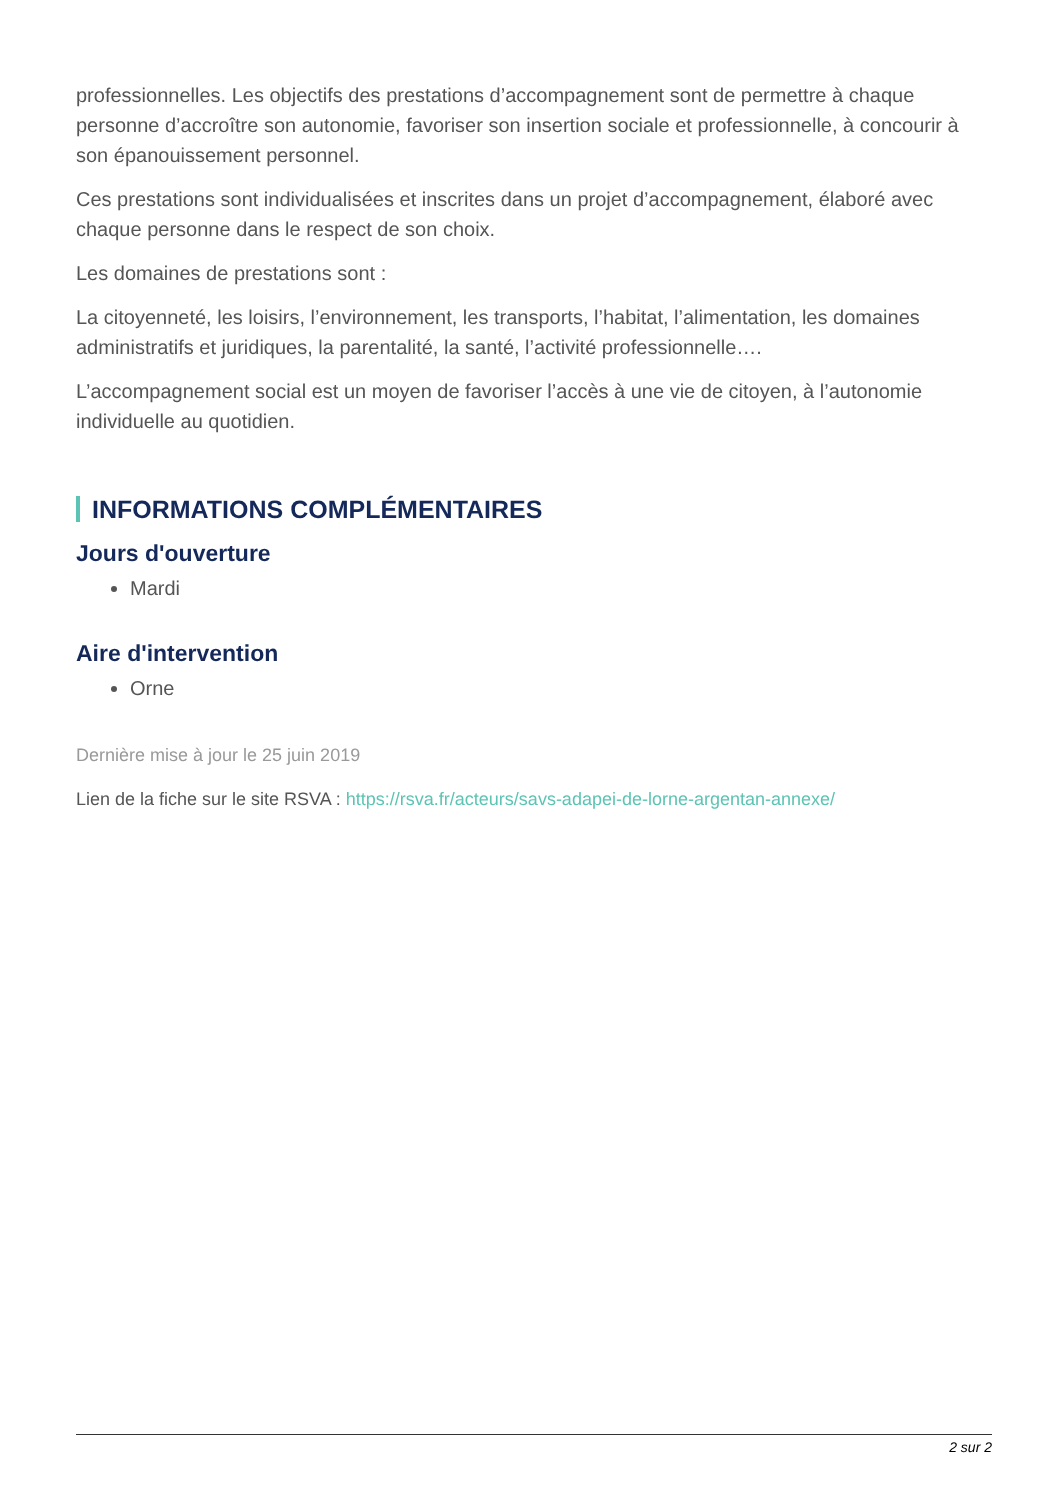professionnelles. Les objectifs des prestations d’accompagnement sont de permettre à chaque personne d’accroître son autonomie, favoriser son insertion sociale et professionnelle, à concourir à son épanouissement personnel.
Ces prestations sont individualisées et inscrites dans un projet d’accompagnement, élaboré avec chaque personne dans le respect de son choix.
Les domaines de prestations sont :
La citoyenneté, les loisirs, l’environnement, les transports, l’habitat, l’alimentation, les domaines administratifs et juridiques, la parentalité, la santé, l’activité professionnelle….
L’accompagnement social est un moyen de favoriser l’accès à une vie de citoyen, à l’autonomie individuelle au quotidien.
INFORMATIONS COMPLÉMENTAIRES
Jours d'ouverture
Mardi
Aire d'intervention
Orne
Dernière mise à jour le 25 juin 2019
Lien de la fiche sur le site RSVA : https://rsva.fr/acteurs/savs-adapei-de-lorne-argentan-annexe/
2 sur 2